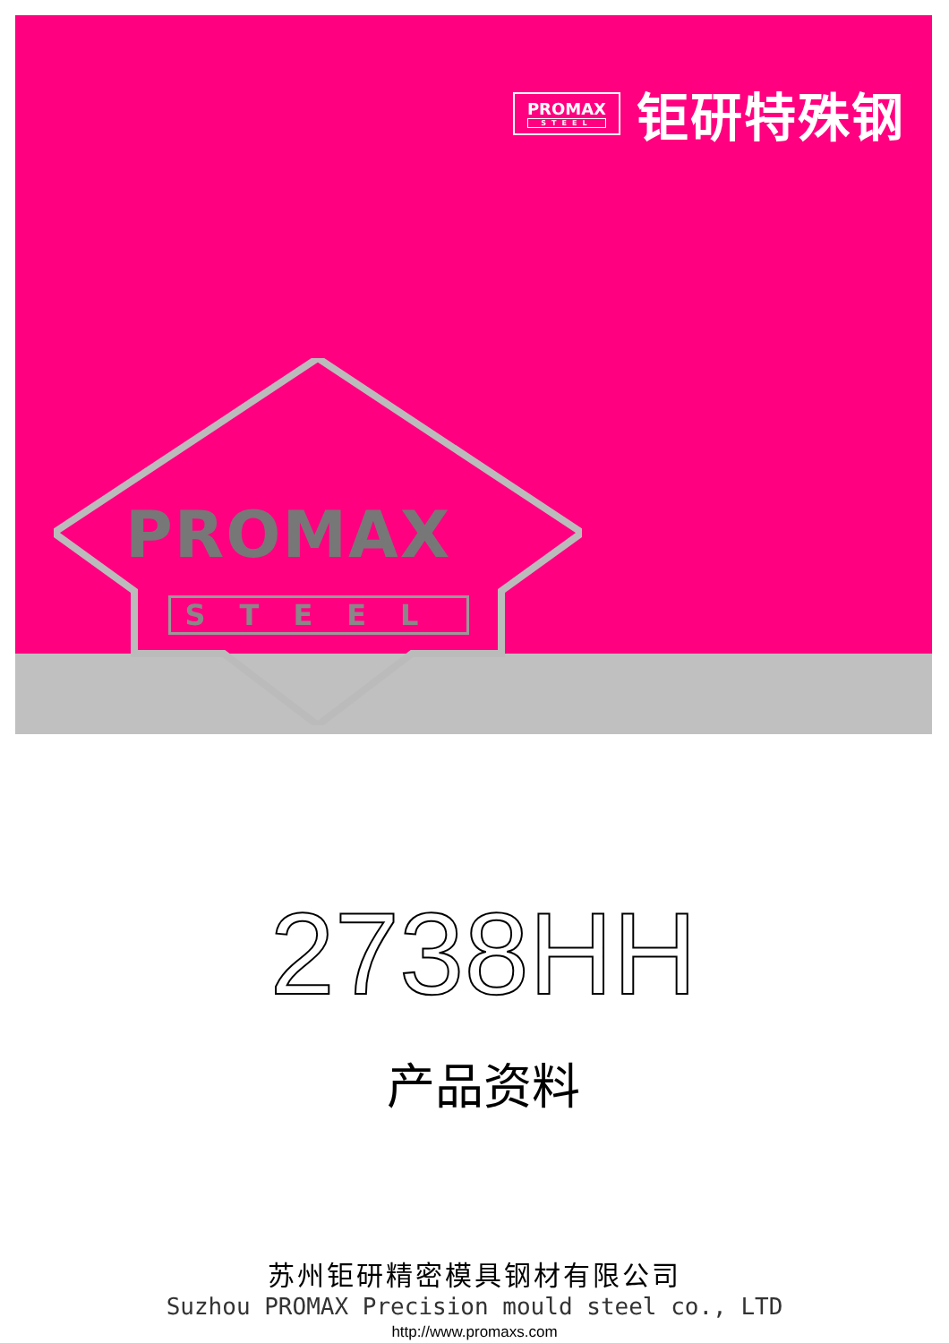PROMAX
STEEL
钜研特殊钢
PROMAX
STEEL
2738HH
产品资料
苏州钜研精密模具钢材有限公司
Suzhou PROMAX Precision mould steel co., LTD
http://www.promaxs.com